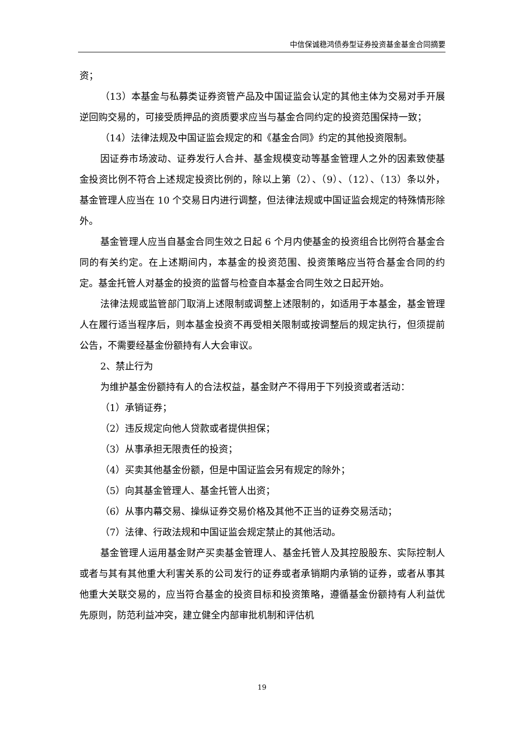中信保诚稳鸿债券型证券投资基金基金合同摘要
资；
（13）本基金与私募类证券资管产品及中国证监会认定的其他主体为交易对手开展逆回购交易的，可接受质押品的资质要求应当与基金合同约定的投资范围保持一致；
（14）法律法规及中国证监会规定的和《基金合同》约定的其他投资限制。
因证券市场波动、证券发行人合并、基金规模变动等基金管理人之外的因素致使基金投资比例不符合上述规定投资比例的，除以上第（2）、（9）、（12）、（13）条以外，基金管理人应当在 10 个交易日内进行调整，但法律法规或中国证监会规定的特殊情形除外。
基金管理人应当自基金合同生效之日起 6 个月内使基金的投资组合比例符合基金合同的有关约定。在上述期间内，本基金的投资范围、投资策略应当符合基金合同的约定。基金托管人对基金的投资的监督与检查自本基金合同生效之日起开始。
法律法规或监管部门取消上述限制或调整上述限制的，如适用于本基金，基金管理人在履行适当程序后，则本基金投资不再受相关限制或按调整后的规定执行，但须提前公告，不需要经基金份额持有人大会审议。
2、禁止行为
为维护基金份额持有人的合法权益，基金财产不得用于下列投资或者活动：
（1）承销证券；
（2）违反规定向他人贷款或者提供担保；
（3）从事承担无限责任的投资；
（4）买卖其他基金份额，但是中国证监会另有规定的除外；
（5）向其基金管理人、基金托管人出资；
（6）从事内幕交易、操纵证券交易价格及其他不正当的证券交易活动；
（7）法律、行政法规和中国证监会规定禁止的其他活动。
基金管理人运用基金财产买卖基金管理人、基金托管人及其控股股东、实际控制人或者与其有其他重大利害关系的公司发行的证券或者承销期内承销的证券，或者从事其他重大关联交易的，应当符合基金的投资目标和投资策略，遵循基金份额持有人利益优先原则，防范利益冲突，建立健全内部审批机制和评估机
19